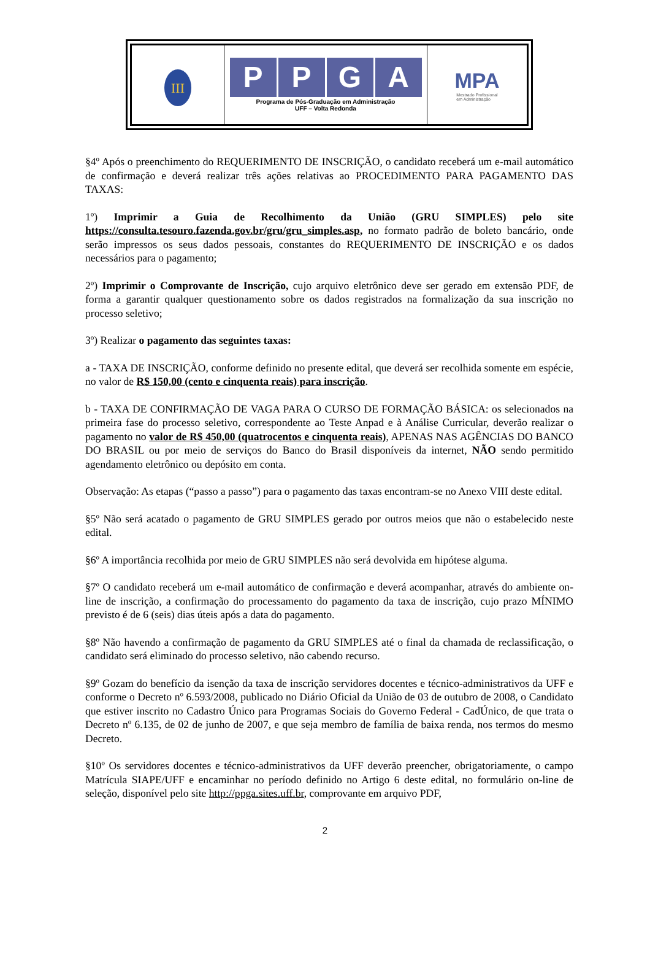III
PPGA
Programa de Pós-Graduação em Administração
UFF – Volta Redonda
MPA
Mestrado Profissional
em Administração
§4º Após o preenchimento do REQUERIMENTO DE INSCRIÇÃO, o candidato receberá um e-mail automático de confirmação e deverá realizar três ações relativas ao PROCEDIMENTO PARA PAGAMENTO DAS TAXAS:
1º) Imprimir a Guia de Recolhimento da União (GRU SIMPLES) pelo site https://consulta.tesouro.fazenda.gov.br/gru/gru_simples.asp, no formato padrão de boleto bancário, onde serão impressos os seus dados pessoais, constantes do REQUERIMENTO DE INSCRIÇÃO e os dados necessários para o pagamento;
2º) Imprimir o Comprovante de Inscrição, cujo arquivo eletrônico deve ser gerado em extensão PDF, de forma a garantir qualquer questionamento sobre os dados registrados na formalização da sua inscrição no processo seletivo;
3º) Realizar o pagamento das seguintes taxas:
a - TAXA DE INSCRIÇÃO, conforme definido no presente edital, que deverá ser recolhida somente em espécie, no valor de R$ 150,00 (cento e cinquenta reais) para inscrição.
b - TAXA DE CONFIRMAÇÃO DE VAGA PARA O CURSO DE FORMAÇÃO BÁSICA: os selecionados na primeira fase do processo seletivo, correspondente ao Teste Anpad e à Análise Curricular, deverão realizar o pagamento no valor de R$ 450,00 (quatrocentos e cinquenta reais), APENAS NAS AGÊNCIAS DO BANCO DO BRASIL ou por meio de serviços do Banco do Brasil disponíveis da internet, NÃO sendo permitido agendamento eletrônico ou depósito em conta.
Observação: As etapas (“passo a passo”) para o pagamento das taxas encontram-se no Anexo VIII deste edital.
§5º Não será acatado o pagamento de GRU SIMPLES gerado por outros meios que não o estabelecido neste edital.
§6º A importância recolhida por meio de GRU SIMPLES não será devolvida em hipótese alguma.
§7º O candidato receberá um e-mail automático de confirmação e deverá acompanhar, através do ambiente on-line de inscrição, a confirmação do processamento do pagamento da taxa de inscrição, cujo prazo MÍNIMO previsto é de 6 (seis) dias úteis após a data do pagamento.
§8º Não havendo a confirmação de pagamento da GRU SIMPLES até o final da chamada de reclassificação, o candidato será eliminado do processo seletivo, não cabendo recurso.
§9º Gozam do benefício da isenção da taxa de inscrição servidores docentes e técnico-administrativos da UFF e conforme o Decreto nº 6.593/2008, publicado no Diário Oficial da União de 03 de outubro de 2008, o Candidato que estiver inscrito no Cadastro Único para Programas Sociais do Governo Federal - CadÚnico, de que trata o Decreto nº 6.135, de 02 de junho de 2007, e que seja membro de família de baixa renda, nos termos do mesmo Decreto.
§10º Os servidores docentes e técnico-administrativos da UFF deverão preencher, obrigatoriamente, o campo Matrícula SIAPE/UFF e encaminhar no período definido no Artigo 6 deste edital, no formulário on-line de seleção, disponível pelo site http://ppga.sites.uff.br, comprovante em arquivo PDF,
2